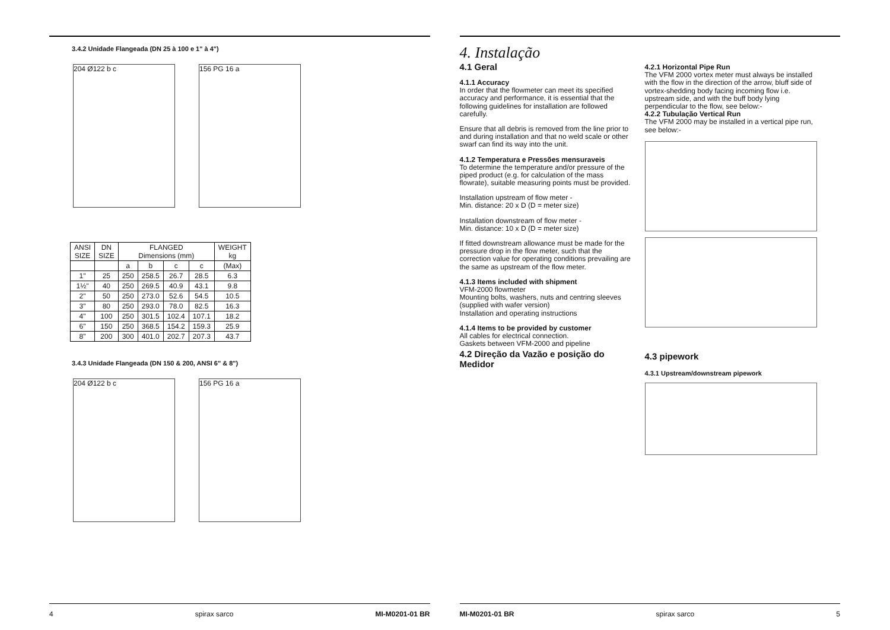3.4.2 Unidade Flangeada (DN 25 à 100 e 1" à 4")
204 Ø122 b c 156 PG 16 a
| ANSI SIZE | DN SIZE | FLANGED Dimensions (mm) | | | | WEIGHT kg |
| --- | --- | --- | --- | --- | --- | --- |
| | | a | b | c | c | (Max) |
| 1" | 25 | 250 | 258.5 | 26.7 | 28.5 | 6.3 |
| 1½" | 40 | 250 | 269.5 | 40.9 | 43.1 | 9.8 |
| 2" | 50 | 250 | 273.0 | 52.6 | 54.5 | 10.5 |
| 3" | 80 | 250 | 293.0 | 78.0 | 82.5 | 16.3 |
| 4" | 100 | 250 | 301.5 | 102.4 | 107.1 | 18.2 |
| 6" | 150 | 250 | 368.5 | 154.2 | 159.3 | 25.9 |
| 8" | 200 | 300 | 401.0 | 202.7 | 207.3 | 43.7 |
3.4.3 Unidade Flangeada (DN 150 & 200, ANSI 6" & 8")
204 Ø122 b c 156 PG 16 a
4 spirax sarco MI-M0201-01 BR
4. Instalação
4.1 Geral
4.1.1 Accuracy
In order that the flowmeter can meet its specified accuracy and performance, it is essential that the following guidelines for installation are followed carefully.
Ensure that all debris is removed from the line prior to and during installation and that no weld scale or other swarf can find its way into the unit.
4.1.2 Temperatura e Pressões mensuraveis
To determine the temperature and/or pressure of the piped product (e.g. for calculation of the mass flowrate), suitable measuring points must be provided.
Installation upstream of flow meter -
Min. distance: 20 x D (D = meter size)
Installation downstream of flow meter -
Min. distance: 10 x D (D = meter size)
If fitted downstream allowance must be made for the pressure drop in the flow meter, such that the correction value for operating conditions prevailing are the same as upstream of the flow meter.
4.1.3 Items included with shipment
VFM-2000 flowmeter
Mounting bolts, washers, nuts and centring sleeves (supplied with wafer version)
Installation and operating instructions
4.1.4 Items to be provided by customer
All cables for electrical connection.
Gaskets between VFM-2000 and pipeline
4.2 Direção da Vazão e posição do Medidor
4.2.1 Horizontal Pipe Run
The VFM 2000 vortex meter must always be installed with the flow in the direction of the arrow, bluff side of vortex-shedding body facing incoming flow i.e. upstream side, and with the buff body lying perpendicular to the flow, see below:-
4.2.2 Tubulação Vertical Run
The VFM 2000 may be installed in a vertical pipe run, see below:-
4.3 pipework
4.3.1 Upstream/downstream pipework
MI-M0201-01 BR spirax sarco 5